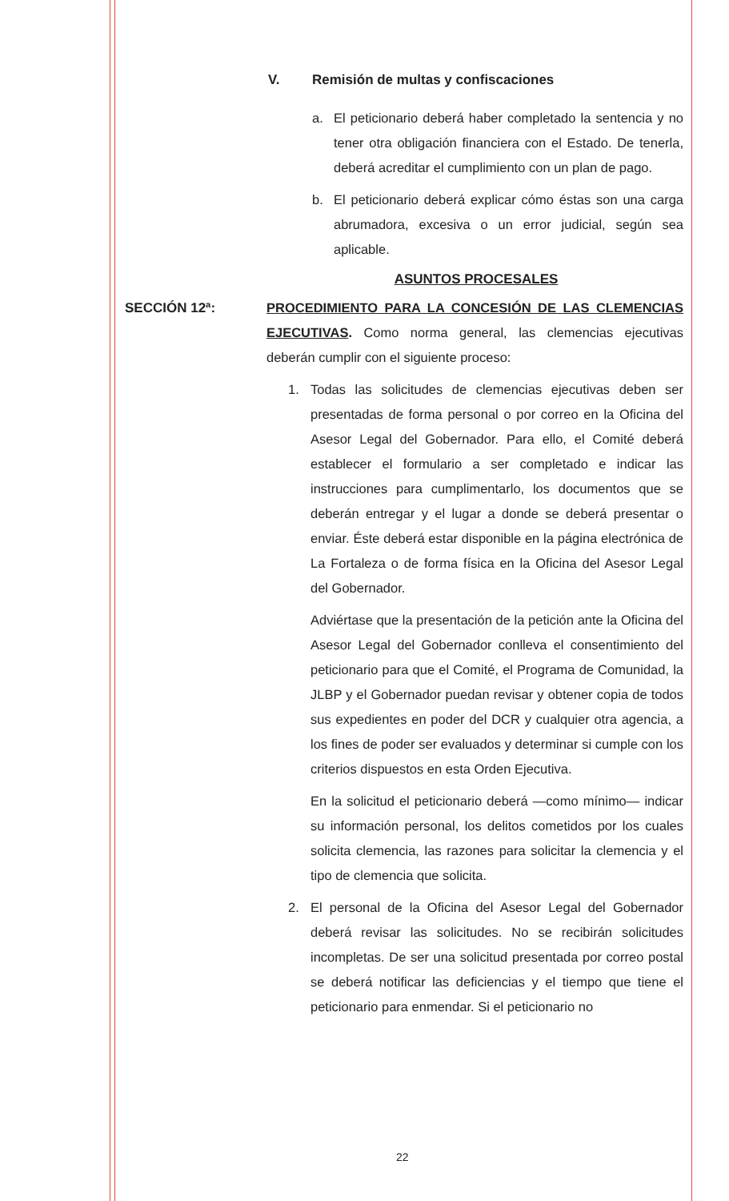V. Remisión de multas y confiscaciones
a. El peticionario deberá haber completado la sentencia y no tener otra obligación financiera con el Estado. De tenerla, deberá acreditar el cumplimiento con un plan de pago.
b. El peticionario deberá explicar cómo éstas son una carga abrumadora, excesiva o un error judicial, según sea aplicable.
ASUNTOS PROCESALES
SECCIÓN 12ª: PROCEDIMIENTO PARA LA CONCESIÓN DE LAS CLEMENCIAS EJECUTIVAS. Como norma general, las clemencias ejecutivas deberán cumplir con el siguiente proceso:
1. Todas las solicitudes de clemencias ejecutivas deben ser presentadas de forma personal o por correo en la Oficina del Asesor Legal del Gobernador. Para ello, el Comité deberá establecer el formulario a ser completado e indicar las instrucciones para cumplimentarlo, los documentos que se deberán entregar y el lugar a donde se deberá presentar o enviar. Éste deberá estar disponible en la página electrónica de La Fortaleza o de forma física en la Oficina del Asesor Legal del Gobernador.
Adviértase que la presentación de la petición ante la Oficina del Asesor Legal del Gobernador conlleva el consentimiento del peticionario para que el Comité, el Programa de Comunidad, la JLBP y el Gobernador puedan revisar y obtener copia de todos sus expedientes en poder del DCR y cualquier otra agencia, a los fines de poder ser evaluados y determinar si cumple con los criterios dispuestos en esta Orden Ejecutiva.
En la solicitud el peticionario deberá —como mínimo— indicar su información personal, los delitos cometidos por los cuales solicita clemencia, las razones para solicitar la clemencia y el tipo de clemencia que solicita.
2. El personal de la Oficina del Asesor Legal del Gobernador deberá revisar las solicitudes. No se recibirán solicitudes incompletas. De ser una solicitud presentada por correo postal se deberá notificar las deficiencias y el tiempo que tiene el peticionario para enmendar. Si el peticionario no
22